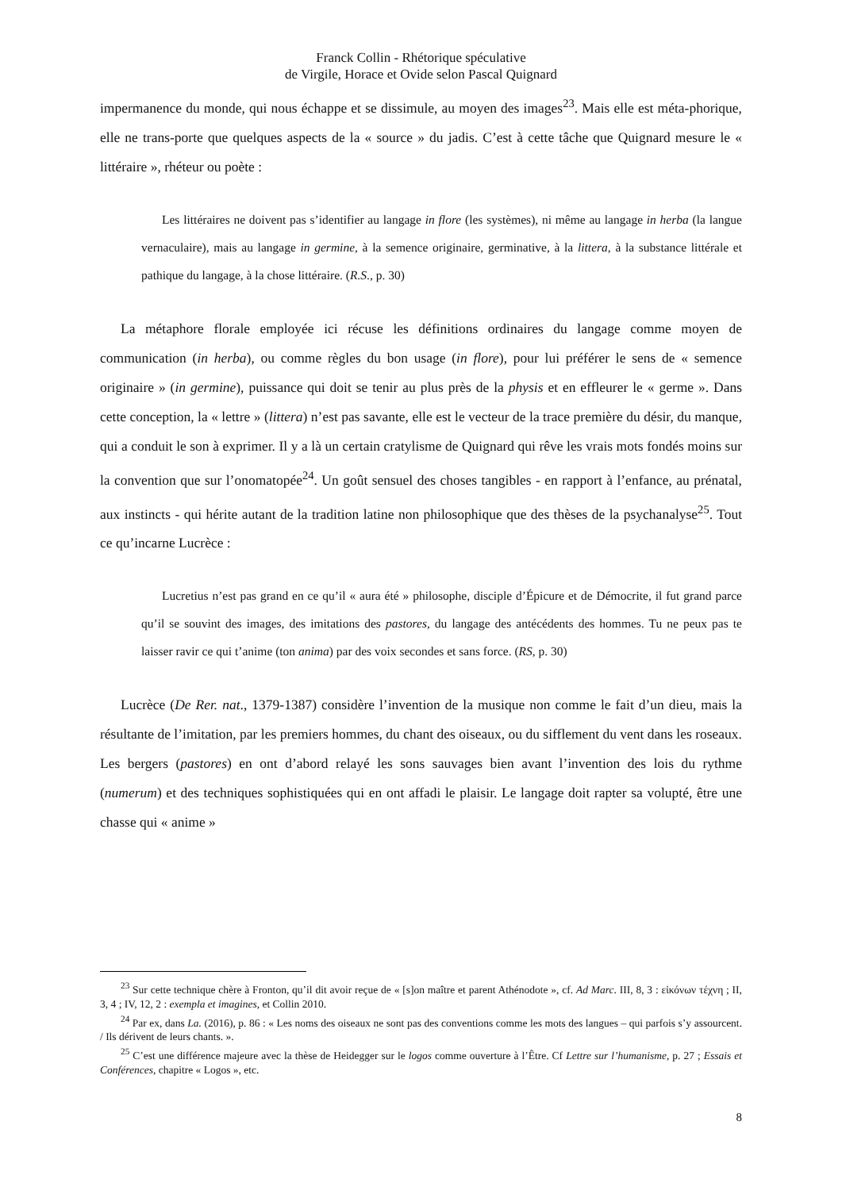Franck Collin - Rhétorique spéculative
de Virgile, Horace et Ovide selon Pascal Quignard
impermanence du monde, qui nous échappe et se dissimule, au moyen des images<sup>23</sup>. Mais elle est méta-phorique, elle ne trans-porte que quelques aspects de la « source » du jadis. C’est à cette tâche que Quignard mesure le « littéraire », rhéteur ou poète :
Les littéraires ne doivent pas s’identifier au langage in flore (les systèmes), ni même au langage in herba (la langue vernaculaire), mais au langage in germine, à la semence originaire, germinative, à la littera, à la substance littérale et pathique du langage, à la chose littéraire. (R.S., p. 30)
La métaphore florale employée ici récuse les définitions ordinaires du langage comme moyen de communication (in herba), ou comme règles du bon usage (in flore), pour lui préférer le sens de « semence originaire » (in germine), puissance qui doit se tenir au plus près de la physis et en effleurer le « germe ». Dans cette conception, la « lettre » (littera) n’est pas savante, elle est le vecteur de la trace première du désir, du manque, qui a conduit le son à exprimer. Il y a là un certain cratylisme de Quignard qui rêve les vrais mots fondés moins sur la convention que sur l’onomatopée<sup>24</sup>. Un goût sensuel des choses tangibles - en rapport à l’enfance, au prénatal, aux instincts - qui hérite autant de la tradition latine non philosophique que des thèses de la psychanalyse<sup>25</sup>. Tout ce qu’incarne Lucrèce :
Lucretius n’est pas grand en ce qu’il « aura été » philosophe, disciple d’Épicure et de Démocrite, il fut grand parce qu’il se souvint des images, des imitations des pastores, du langage des antécédents des hommes. Tu ne peux pas te laisser ravir ce qui t’anime (ton anima) par des voix secondes et sans force. (RS, p. 30)
Lucrèce (De Rer. nat., 1379-1387) considère l’invention de la musique non comme le fait d’un dieu, mais la résultante de l’imitation, par les premiers hommes, du chant des oiseaux, ou du sifflement du vent dans les roseaux. Les bergers (pastores) en ont d’abord relayé les sons sauvages bien avant l’invention des lois du rythme (numerum) et des techniques sophistiquées qui en ont affadi le plaisir. Le langage doit rapter sa volupté, être une chasse qui « anime »
<sup>23</sup> Sur cette technique chère à Fronton, qu’il dit avoir reçue de « [s]on maître et parent Athénodote », cf. Ad Marc. III, 8, 3 : εἰκόνων τέχνη ; II, 3, 4 ; IV, 12, 2 : exempla et imagines, et Collin 2010.
<sup>24</sup> Par ex, dans La. (2016), p. 86 : « Les noms des oiseaux ne sont pas des conventions comme les mots des langues – qui parfois s’y assourcent. / Ils dérivent de leurs chants. ».
<sup>25</sup> C’est une différence majeure avec la thèse de Heidegger sur le logos comme ouverture à l’Être. Cf Lettre sur l’humanisme, p. 27 ; Essais et Conférences, chapitre « Logos », etc.
8